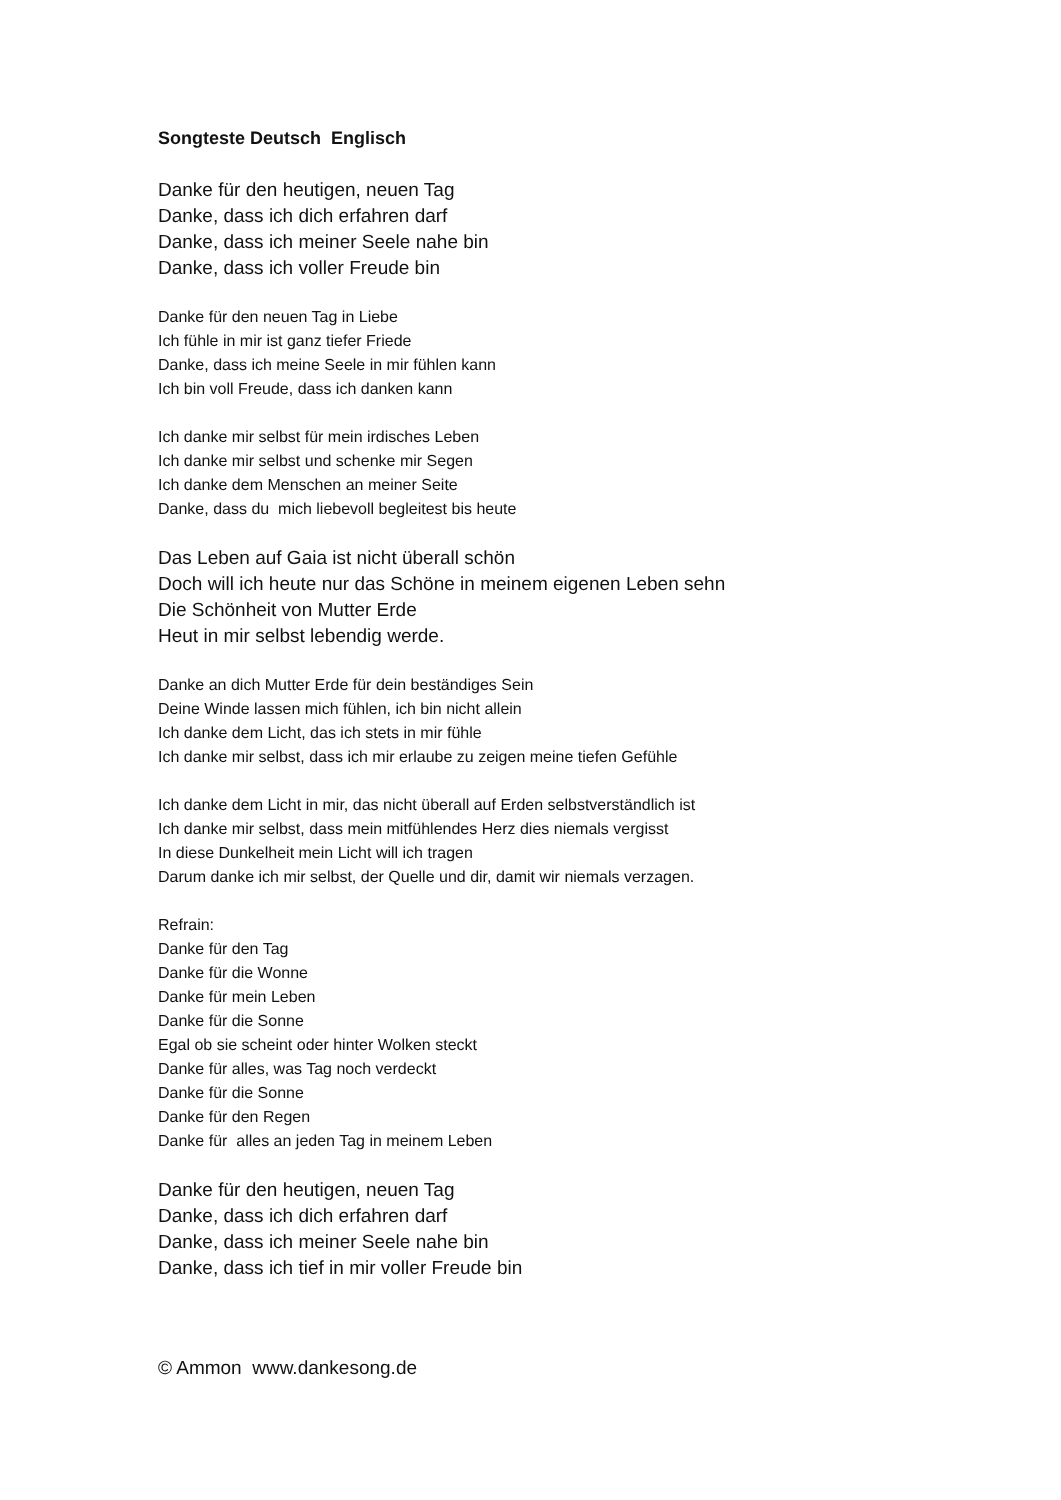Songteste Deutsch Englisch
Danke für den heutigen, neuen Tag
Danke, dass ich dich erfahren darf
Danke, dass ich meiner Seele nahe bin
Danke, dass ich voller Freude bin
Danke für den neuen Tag in Liebe
Ich fühle in mir ist ganz tiefer Friede
Danke, dass ich meine Seele in mir fühlen kann
Ich bin voll Freude, dass ich danken kann
Ich danke mir selbst für mein irdisches Leben
Ich danke mir selbst und schenke mir Segen
Ich danke dem Menschen an meiner Seite
Danke, dass du mich liebevoll begleitest bis heute
Das Leben auf Gaia ist nicht überall schön
Doch will ich heute nur das Schöne in meinem eigenen Leben sehn
Die Schönheit von Mutter Erde
Heut in mir selbst lebendig werde.
Danke an dich Mutter Erde für dein beständiges Sein
Deine Winde lassen mich fühlen, ich bin nicht allein
Ich danke dem Licht, das ich stets in mir fühle
Ich danke mir selbst, dass ich mir erlaube zu zeigen meine tiefen Gefühle
Ich danke dem Licht in mir, das nicht überall auf Erden selbstverständlich ist
Ich danke mir selbst, dass mein mitfühlendes Herz dies niemals vergisst
In diese Dunkelheit mein Licht will ich tragen
Darum danke ich mir selbst, der Quelle und dir, damit wir niemals verzagen.
Refrain:
Danke für den Tag
Danke für die Wonne
Danke für mein Leben
Danke für die Sonne
Egal ob sie scheint oder hinter Wolken steckt
Danke für alles, was Tag noch verdeckt
Danke für die Sonne
Danke für den Regen
Danke für alles an jeden Tag in meinem Leben
Danke für den heutigen, neuen Tag
Danke, dass ich dich erfahren darf
Danke, dass ich meiner Seele nahe bin
Danke, dass ich tief in mir voller Freude bin
© Ammon www.dankesong.de